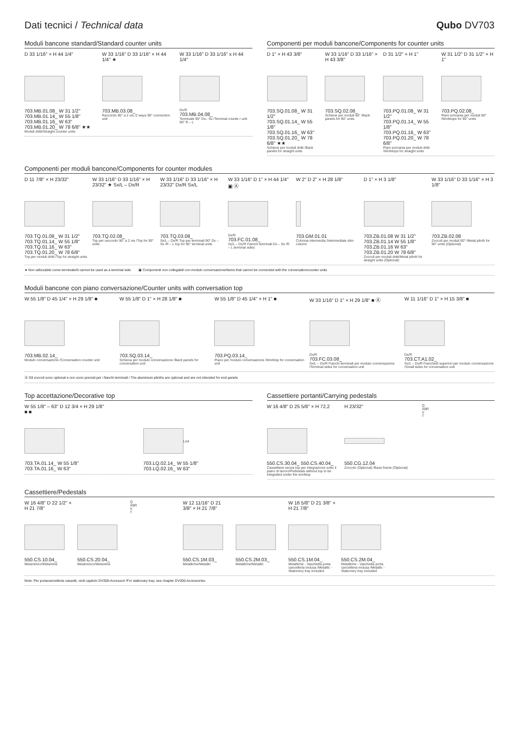Dati tecnici / Technical data Qubo DV703
Moduli bancone standard/Standard counter units
D 33 1/16" × H 44 1/4"
703.MB.01.08_ W 31 1/2"
703.MB.01.14_ W 55 1/8"
703.MB.01.16_ W 63"
703.MB.01.20_ W 78 6/8" ★★
Moduli dritti/Straight counter units
W 33 1/16" D 33 1/16" × H 44 1/4" ★
703.MB.03.08_
Raccordo 90° a 2 vie /2 ways 90° connection unit
W 33 1/16" D 33 1/16" x H 44 1/4"
Dx/R
703.MB.04.08_
Terminale 90° Dx– Sx /Terminal counte r unit 90° R – L
Componenti per moduli bancone/Components for counter units
D 1" × H 43 3/8"
703.SQ.01.08_ W 31 1/2"
703.SQ.01.14_ W 55 1/8"
703.SQ.01.16_ W 63"
703.SQ.01.20_ W 78 6/8" ★★
Schiene per moduli dritti /Back panels for straight units
W 33 1/16" D 33 1/16" × H 43 3/8"
703.SQ.02.08_
Schiene per moduli 90° /Back panels for 90° units
D 31 1/2" × H 1"
703.PQ.01.08_ W 31 1/2"
703.PQ.01.14_ W 55 1/8"
703.PQ.01.16_ W 63"
703.PQ.01.20_ W 78 6/8"
Piani scrivania per moduli dritti /Worktops for straight units
W 31 1/2" D 31 1/2" × H 1"
703.PQ.02.08_
Piani scrivania per moduli 90° /Worktops for 90° units
Componenti per moduli bancone/Components for counter modules
D 11 7/8" × H 23/32"
703.TQ.01.08_ W 31 1/2"
703.TQ.01.14_ W 55 1/8"
703.TQ.01.16_ W 63"
703.TQ.01.20_ W 78 6/8"
Top per moduli dritti /Top for straight units
W 33 1/16" D 33 1/16" × H 23/32" ★ Sx/L – Dx/R
703.TQ.02.08_
Top per raccordo 90° a 2 vie /Top for 90° units
W 33 1/16" D 33 1/16" × H 23/32" Dx/R Sx/L
703.TQ.03.08_
Sx/L – Dx/R Top per terminali 90° Dx – Sx /R – L top for 90° terminal units
W 33 1/16" D 1" × H 44 1/4" ▣ Ⓐ
Dx/R
703.FC.01.08_
Sx/L – Dx/R Fianchi terminali Dx – Sx /R – L terminal sides
W 2" D 2" × H 28 1/8"
703.GM.01.01
Colonna intermedia /Intermediate slim column
D 1" × H 3 1/8"
703.ZB.01.08 W 31 1/2"
703.ZB.01.14 W 55 1/8"
703.ZB.01.16 W 63"
703.ZB.01.20 W 78 6/8"
Zoccoli per moduli dritti/Metal plinth for straight units (Optional)
W 33 1/16" D 33 1/16" × H 3 1/8"
703.ZB.02.08
Zoccoli per moduli 90° /Metal plinth for 90° units (Optional)
★ Non utilizzabile come terminale/It cannot be used as a terminal side ▣ Componenti non collegabili con modulo conversazione/Items that cannot be connected with the conversationcounter units
Moduli bancone con piano conversazione/Counter units with conversation top
W 55 1/8" D 45 1/4" × H 29 1/8" ■
703.MB.02.14_
Modulo conversazione /Conversation counter unit
W 55 1/8" D 1" × H 28 1/8" ■
703.SQ.03.14_
Schiena per modulo conversazione /Back panels for conversation unit
W 55 1/8" D 45 1/4" × H 1" ■
703.PQ.03.14_
Piano per modulo conversazione /Worktop for conversation unit
W 33 1/16" D 1" × H 29 1/8" ■ Ⓐ
Dx/R
703.FC.03.08_
Sx/L – Dx/R Fianchi terminali per modulo conversazione /Terminal sides for conversation unit
W 11 1/16" D 1" × H 15 3/8" ■
Dx/R
703.CT.A1.02_
Sx/L – Dx/R Fianchetti superiori per modulo conversazione /Small sides for conversation unit
Ⓐ Gli zoccoli sono optional e non sono previsti per i fianchi terminali / The aluminium plinths are optional and are not intended for end panels
Top accettazione/Decorative top
W 55 1/8" – 63" D 12 3/4 × H 29 1/8"
■ ■
703.TA.01.14_ W 55 1/8"
703.TA.01.16_ W 63"
Led
703.LQ.02.14_ W 55 1/8"
703.LQ.02.16_ W 63"
Cassettiere portanti/Carrying pedestals
W 16 4/8" D 25 5/8" × H 72,2
550.CS.30.04_ 550.CS.40.04_
Cassettiere senza top per integrazione sotto il piano di lavoro/Pedestals without top to be integrated under the worktop
H 23/32"
550.CG.12.04
Zoccolo (Optional) /Base frame (Optional)
Q
XBR
V
T
Cassettiere/Pedestals
W 16 4/8" D 22 1/2" × H 21 7/8"
550.CS.10.04_
Melaminico/Melamine
550.CS.20.04_
Melaminico/Melamine
Q
XBR
V
T
W 12 11/16" D 21 3/8" × H 21 7/8"
550.CS.1M.03_
Metalliche/Metallic
550.CS.2M.03_
Metalliche/Metallic
W 16 5/8" D 21 3/8" × H 21 7/8"
550.CS.1M.04_
Metalliche - Vaschetta porta cancelleria inclusa /Metallic - Stationery tray included
550.CS.2M.04_
Metalliche - Vaschetta porta cancelleria inclusa /Metallic - Stationery tray included
Note: Per portacancelleria cassetti, vedi capitolo DV300-Accessori /For stationary tray, see chapter DV300-Accessories.